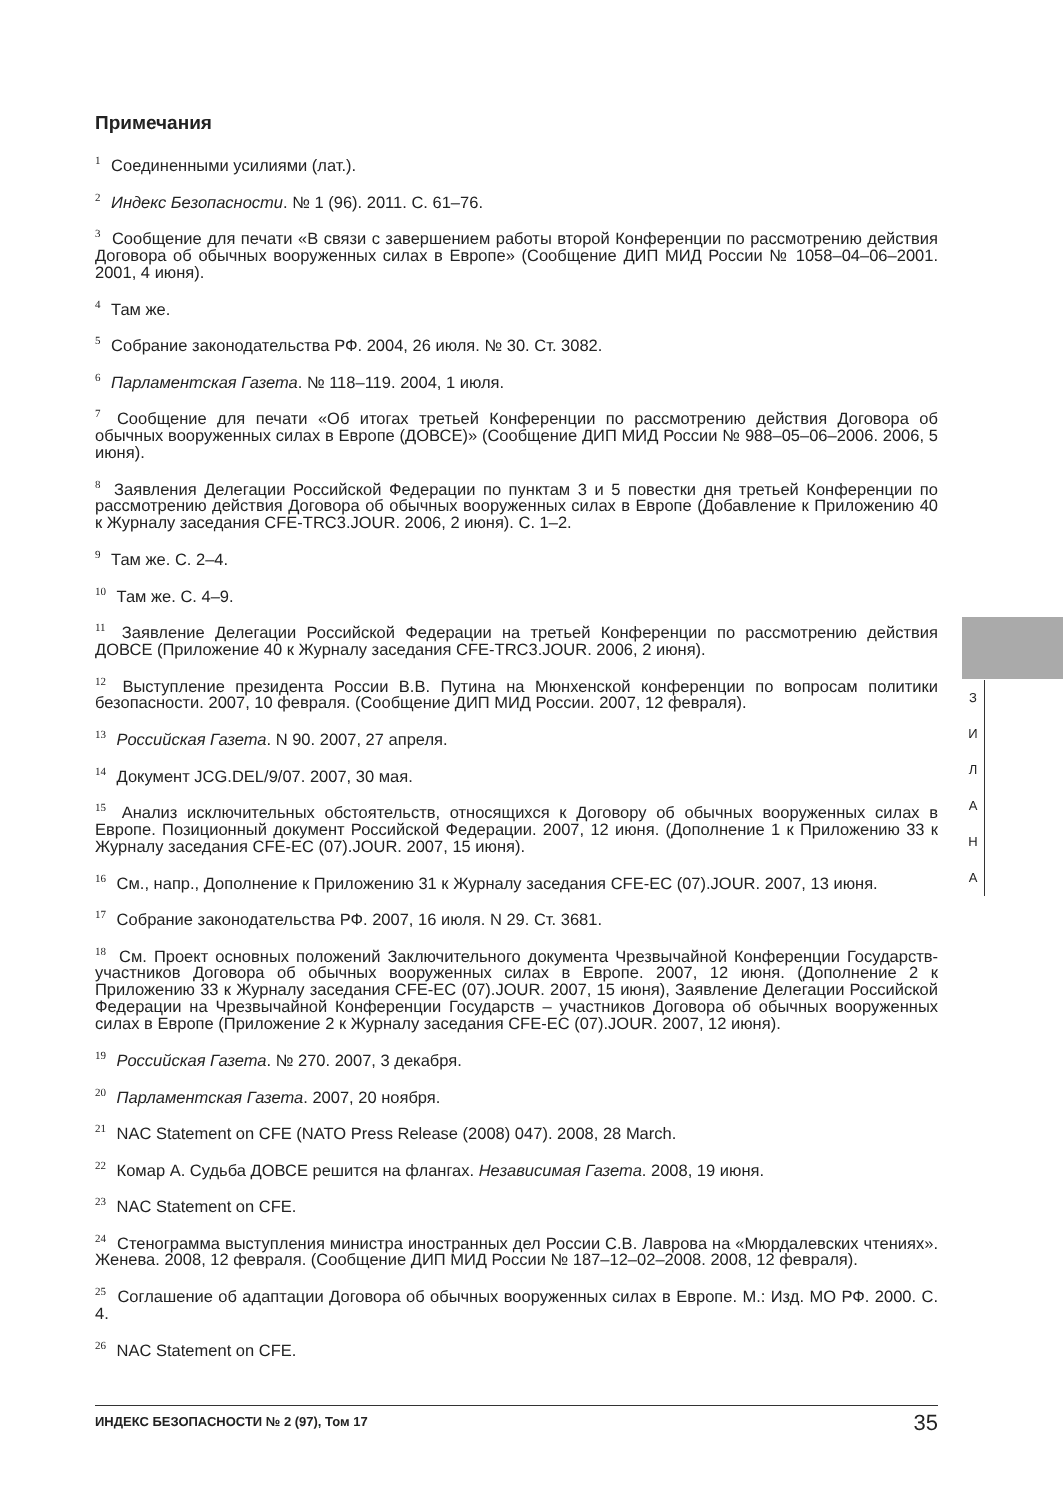Примечания
<sup>1</sup> Соединенными усилиями (лат.).
<sup>2</sup> Индекс Безопасности. № 1 (96). 2011. С. 61–76.
<sup>3</sup> Сообщение для печати «В связи с завершением работы второй Конференции по рассмотрению действия Договора об обычных вооруженных силах в Европе» (Сообщение ДИП МИД России № 1058–04–06–2001. 2001, 4 июня).
<sup>4</sup> Там же.
<sup>5</sup> Собрание законодательства РФ. 2004, 26 июля. № 30. Ст. 3082.
<sup>6</sup> Парламентская Газета. № 118–119. 2004, 1 июля.
<sup>7</sup> Сообщение для печати «Об итогах третьей Конференции по рассмотрению действия Договора об обычных вооруженных силах в Европе (ДОВСЕ)» (Сообщение ДИП МИД России № 988–05–06–2006. 2006, 5 июня).
<sup>8</sup> Заявления Делегации Российской Федерации по пунктам 3 и 5 повестки дня третьей Конференции по рассмотрению действия Договора об обычных вооруженных силах в Европе (Добавление к Приложению 40 к Журналу заседания CFE-TRC3.JOUR. 2006, 2 июня). С. 1–2.
<sup>9</sup> Там же. С. 2–4.
<sup>10</sup> Там же. С. 4–9.
<sup>11</sup> Заявление Делегации Российской Федерации на третьей Конференции по рассмотрению действия ДОВСЕ (Приложение 40 к Журналу заседания CFE-TRC3.JOUR. 2006, 2 июня).
<sup>12</sup> Выступление президента России В.В. Путина на Мюнхенской конференции по вопросам политики безопасности. 2007, 10 февраля. (Сообщение ДИП МИД России. 2007, 12 февраля).
<sup>13</sup> Российская Газета. N 90. 2007, 27 апреля.
<sup>14</sup> Документ JCG.DEL/9/07. 2007, 30 мая.
<sup>15</sup> Анализ исключительных обстоятельств, относящихся к Договору об обычных вооруженных силах в Европе. Позиционный документ Российской Федерации. 2007, 12 июня. (Дополнение 1 к Приложению 33 к Журналу заседания CFE-EC (07).JOUR. 2007, 15 июня).
<sup>16</sup> См., напр., Дополнение к Приложению 31 к Журналу заседания CFE-EC (07).JOUR. 2007, 13 июня.
<sup>17</sup> Собрание законодательства РФ. 2007, 16 июля. N 29. Ст. 3681.
<sup>18</sup> См. Проект основных положений Заключительного документа Чрезвычайной Конференции Государств-участников Договора об обычных вооруженных силах в Европе. 2007, 12 июня. (Дополнение 2 к Приложению 33 к Журналу заседания CFE-EC (07).JOUR. 2007, 15 июня), Заявление Делегации Российской Федерации на Чрезвычайной Конференции Государств – участников Договора об обычных вооруженных силах в Европе (Приложение 2 к Журналу заседания CFE-EC (07).JOUR. 2007, 12 июня).
<sup>19</sup> Российская Газета. № 270. 2007, 3 декабря.
<sup>20</sup> Парламентская Газета. 2007, 20 ноября.
<sup>21</sup> NAC Statement on CFE (NATO Press Release (2008) 047). 2008, 28 March.
<sup>22</sup> Комар А. Судьба ДОВСЕ решится на флангах. Независимая Газета. 2008, 19 июня.
<sup>23</sup> NAC Statement on CFE.
<sup>24</sup> Стенограмма выступления министра иностранных дел России С.В. Лаврова на «Мюрдалевских чтениях». Женева. 2008, 12 февраля. (Сообщение ДИП МИД России № 187–12–02–2008. 2008, 12 февраля).
<sup>25</sup> Соглашение об адаптации Договора об обычных вооруженных силах в Европе. М.: Изд. МО РФ. 2000. С. 4.
<sup>26</sup> NAC Statement on CFE.
З И Л А Н А
ИНДЕКС БЕЗОПАСНОСТИ № 2 (97), Том 17 35